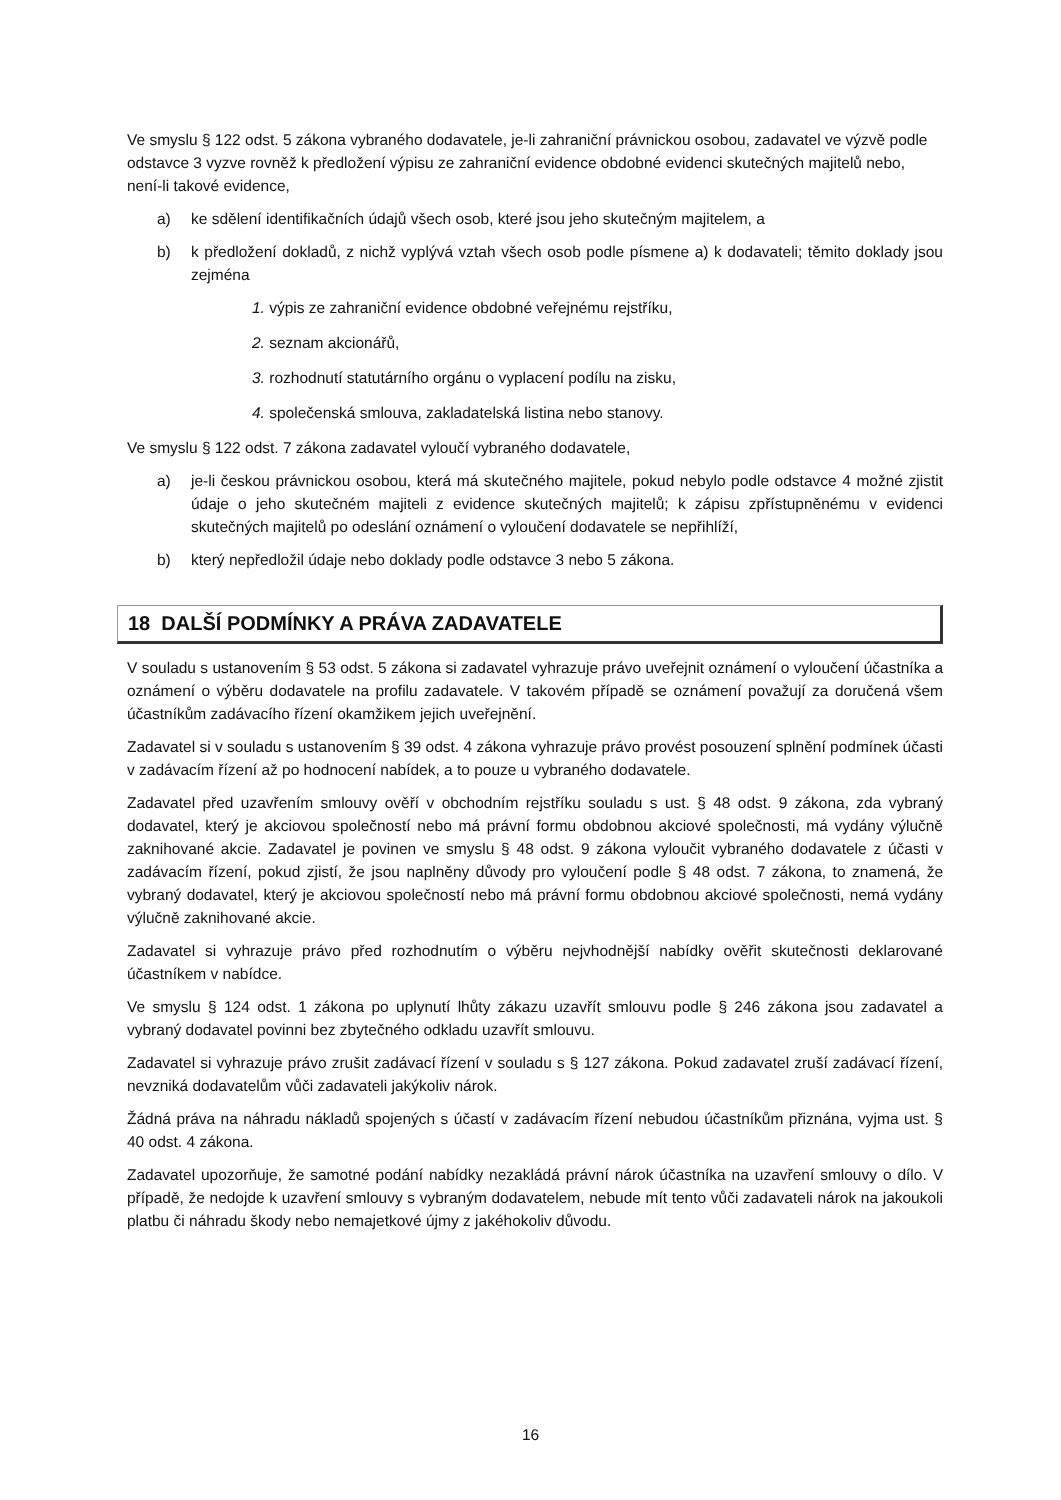Ve smyslu § 122 odst. 5 zákona vybraného dodavatele, je-li zahraniční právnickou osobou, zadavatel ve výzvě podle odstavce 3 vyzve rovněž k předložení výpisu ze zahraniční evidence obdobné evidenci skutečných majitelů nebo, není-li takové evidence,
a) ke sdělení identifikačních údajů všech osob, které jsou jeho skutečným majitelem, a
b) k předložení dokladů, z nichž vyplývá vztah všech osob podle písmene a) k dodavateli; těmito doklady jsou zejména
1. výpis ze zahraniční evidence obdobné veřejnému rejstříku,
2. seznam akcionářů,
3. rozhodnutí statutárního orgánu o vyplacení podílu na zisku,
4. společenská smlouva, zakladatelská listina nebo stanovy.
Ve smyslu § 122 odst. 7 zákona zadavatel vyloučí vybraného dodavatele,
a) je-li českou právnickou osobou, která má skutečného majitele, pokud nebylo podle odstavce 4 možné zjistit údaje o jeho skutečném majiteli z evidence skutečných majitelů; k zápisu zpřístupněnému v evidenci skutečných majitelů po odeslání oznámení o vyloučení dodavatele se nepřihlíží,
b) který nepředložil údaje nebo doklady podle odstavce 3 nebo 5 zákona.
18 DALŠÍ PODMÍNKY A PRÁVA ZADAVATELE
V souladu s ustanovením § 53 odst. 5 zákona si zadavatel vyhrazuje právo uveřejnit oznámení o vyloučení účastníka a oznámení o výběru dodavatele na profilu zadavatele. V takovém případě se oznámení považují za doručená všem účastníkům zadávacího řízení okamžikem jejich uveřejnění.
Zadavatel si v souladu s ustanovením § 39 odst. 4 zákona vyhrazuje právo provést posouzení splnění podmínek účasti v zadávacím řízení až po hodnocení nabídek, a to pouze u vybraného dodavatele.
Zadavatel před uzavřením smlouvy ověří v obchodním rejstříku souladu s ust. § 48 odst. 9 zákona, zda vybraný dodavatel, který je akciovou společností nebo má právní formu obdobnou akciové společnosti, má vydány výlučně zaknihované akcie. Zadavatel je povinen ve smyslu § 48 odst. 9 zákona vyloučit vybraného dodavatele z účasti v zadávacím řízení, pokud zjistí, že jsou naplněny důvody pro vyloučení podle § 48 odst. 7 zákona, to znamená, že vybraný dodavatel, který je akciovou společností nebo má právní formu obdobnou akciové společnosti, nemá vydány výlučně zaknihované akcie.
Zadavatel si vyhrazuje právo před rozhodnutím o výběru nejvhodnější nabídky ověřit skutečnosti deklarované účastníkem v nabídce.
Ve smyslu § 124 odst. 1 zákona po uplynutí lhůty zákazu uzavřít smlouvu podle § 246 zákona jsou zadavatel a vybraný dodavatel povinni bez zbytečného odkladu uzavřít smlouvu.
Zadavatel si vyhrazuje právo zrušit zadávací řízení v souladu s § 127 zákona. Pokud zadavatel zruší zadávací řízení, nevzniká dodavatelům vůči zadavateli jakýkoliv nárok.
Žádná práva na náhradu nákladů spojených s účastí v zadávacím řízení nebudou účastníkům přiznána, vyjma ust. § 40 odst. 4 zákona.
Zadavatel upozorňuje, že samotné podání nabídky nezakládá právní nárok účastníka na uzavření smlouvy o dílo. V případě, že nedojde k uzavření smlouvy s vybraným dodavatelem, nebude mít tento vůči zadavateli nárok na jakoukoli platbu či náhradu škody nebo nemajetkové újmy z jakéhokoliv důvodu.
16